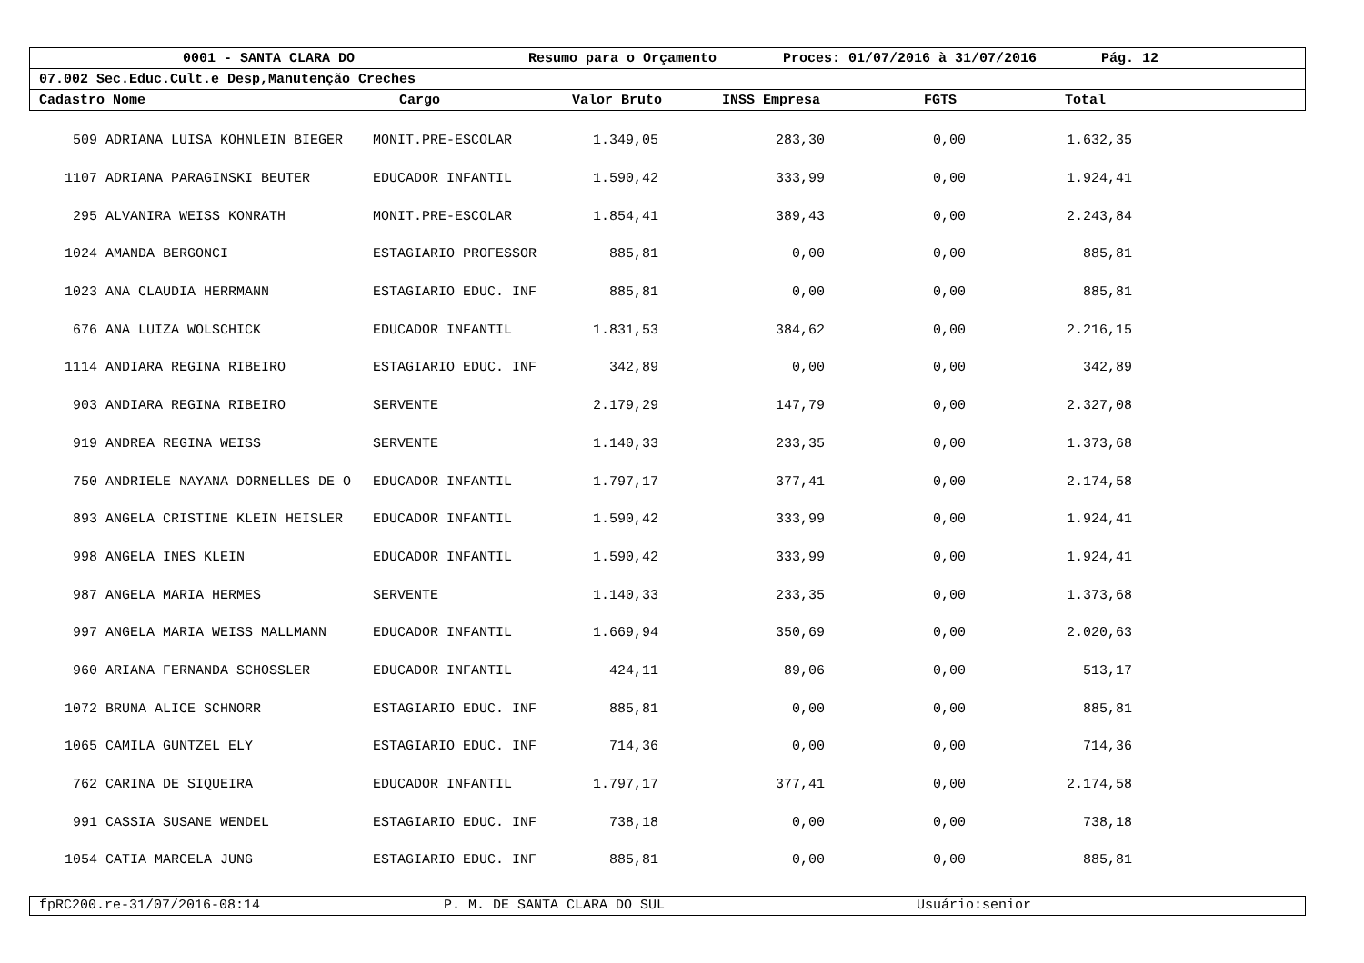0001 - SANTA CLARA DO Resumo para o Orçamento Proces: 01/07/2016 à 31/07/2016 Pág. 12
07.002 Sec.Educ.Cult.e Desp,Manutenção Creches
Cadastro Nome Cargo Valor Bruto INSS Empresa FGTS Total
| 509 | ADRIANA LUISA KOHNLEIN BIEGER | MONIT.PRE-ESCOLAR | 1.349,05 | 283,30 | 0,00 | 1.632,35 | |
| 1107 | ADRIANA PARAGINSKI BEUTER | EDUCADOR INFANTIL | 1.590,42 | 333,99 | 0,00 | 1.924,41 | |
| 295 | ALVANIRA WEISS KONRATH | MONIT.PRE-ESCOLAR | 1.854,41 | 389,43 | 0,00 | 2.243,84 | |
| 1024 | AMANDA BERGONCI | ESTAGIARIO PROFESSOR | 885,81 | 0,00 | 0,00 | 885,81 | |
| 1023 | ANA CLAUDIA HERRMANN | ESTAGIARIO EDUC. INF | 885,81 | 0,00 | 0,00 | 885,81 | |
| 676 | ANA LUIZA WOLSCHICK | EDUCADOR INFANTIL | 1.831,53 | 384,62 | 0,00 | 2.216,15 | |
| 1114 | ANDIARA REGINA RIBEIRO | ESTAGIARIO EDUC. INF | 342,89 | 0,00 | 0,00 | 342,89 | |
| 903 | ANDIARA REGINA RIBEIRO | SERVENTE | 2.179,29 | 147,79 | 0,00 | 2.327,08 | |
| 919 | ANDREA REGINA WEISS | SERVENTE | 1.140,33 | 233,35 | 0,00 | 1.373,68 | |
| 750 | ANDRIELE NAYANA DORNELLES DE O | EDUCADOR INFANTIL | 1.797,17 | 377,41 | 0,00 | 2.174,58 | |
| 893 | ANGELA CRISTINE KLEIN HEISLER | EDUCADOR INFANTIL | 1.590,42 | 333,99 | 0,00 | 1.924,41 | |
| 998 | ANGELA INES KLEIN | EDUCADOR INFANTIL | 1.590,42 | 333,99 | 0,00 | 1.924,41 | |
| 987 | ANGELA MARIA HERMES | SERVENTE | 1.140,33 | 233,35 | 0,00 | 1.373,68 | |
| 997 | ANGELA MARIA WEISS MALLMANN | EDUCADOR INFANTIL | 1.669,94 | 350,69 | 0,00 | 2.020,63 | |
| 960 | ARIANA FERNANDA SCHOSSLER | EDUCADOR INFANTIL | 424,11 | 89,06 | 0,00 | 513,17 | |
| 1072 | BRUNA ALICE SCHNORR | ESTAGIARIO EDUC. INF | 885,81 | 0,00 | 0,00 | 885,81 | |
| 1065 | CAMILA GUNTZEL ELY | ESTAGIARIO EDUC. INF | 714,36 | 0,00 | 0,00 | 714,36 | |
| 762 | CARINA DE SIQUEIRA | EDUCADOR INFANTIL | 1.797,17 | 377,41 | 0,00 | 2.174,58 | |
| 991 | CASSIA SUSANE WENDEL | ESTAGIARIO EDUC. INF | 738,18 | 0,00 | 0,00 | 738,18 | |
| 1054 | CATIA MARCELA JUNG | ESTAGIARIO EDUC. INF | 885,81 | 0,00 | 0,00 | 885,81 | |
fpRC200.re-31/07/2016-08:14 P. M. DE SANTA CLARA DO SUL Usuário:senior